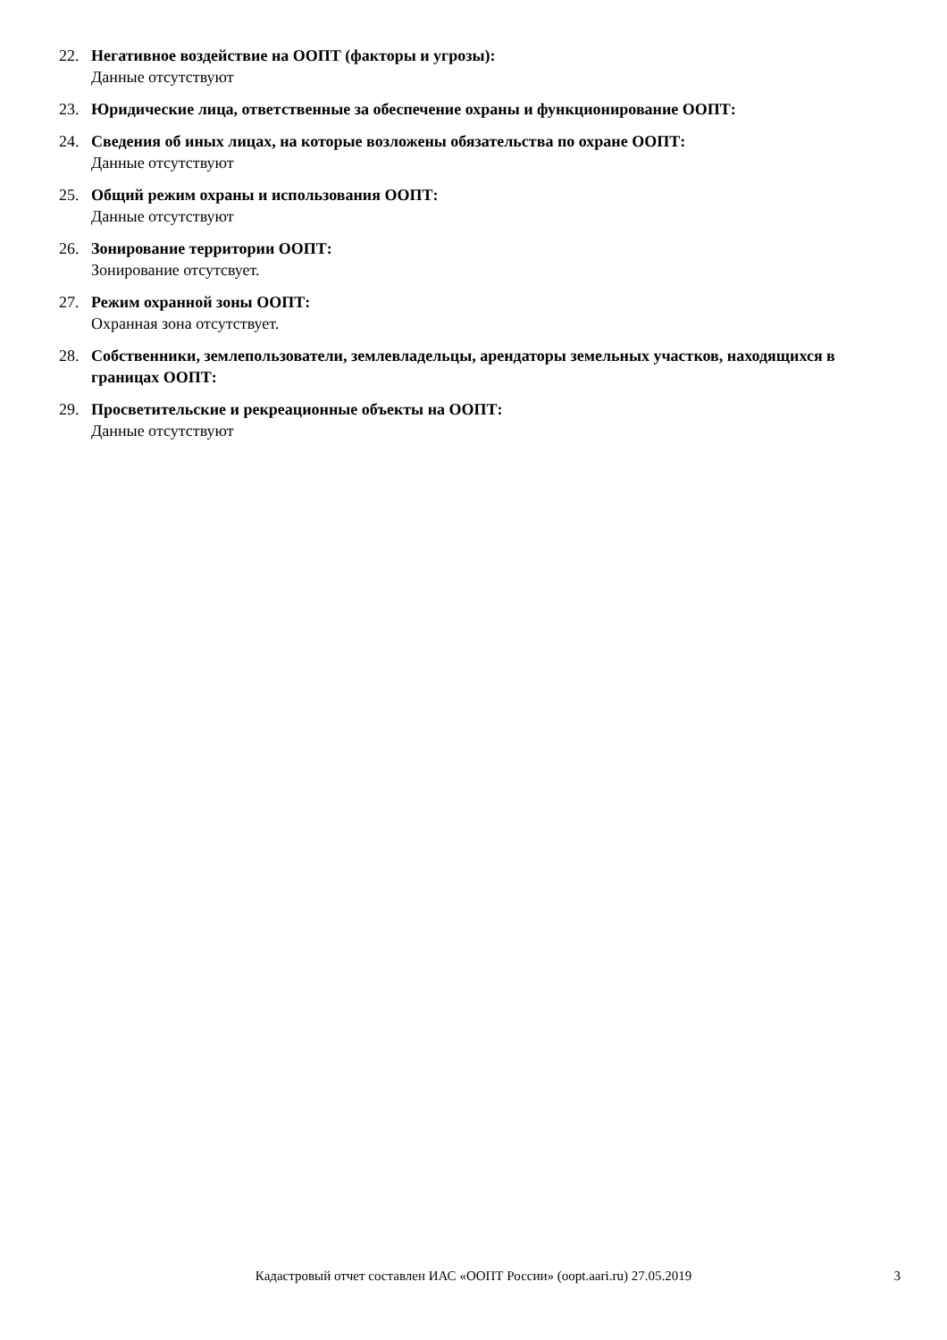22. Негативное воздействие на ООПТ (факторы и угрозы):
Данные отсутствуют
23. Юридические лица, ответственные за обеспечение охраны и функционирование ООПТ:
24. Сведения об иных лицах, на которые возложены обязательства по охране ООПТ:
Данные отсутствуют
25. Общий режим охраны и использования ООПТ:
Данные отсутствуют
26. Зонирование территории ООПТ:
Зонирование отсутсвует.
27. Режим охранной зоны ООПТ:
Охранная зона отсутствует.
28. Собственники, землепользователи, землевладельцы, арендаторы земельных участков, находящихся в границах ООПТ:
29. Просветительские и рекреационные объекты на ООПТ:
Данные отсутствуют
Кадастровый отчет составлен ИАС «ООПТ России» (oopt.aari.ru) 27.05.2019
3